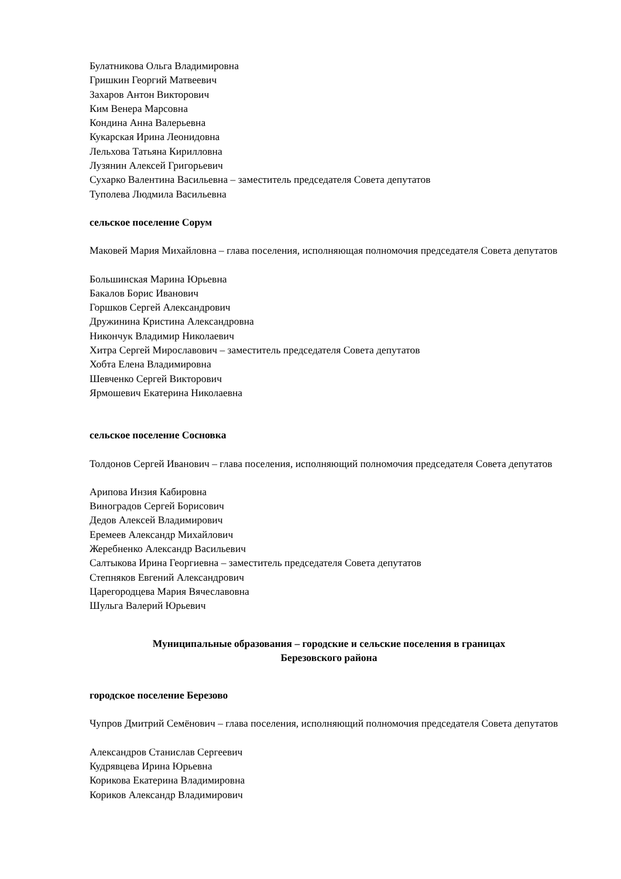Булатникова Ольга Владимировна
Гришкин Георгий Матвеевич
Захаров Антон Викторович
Ким Венера Марсовна
Кондина Анна Валерьевна
Кукарская Ирина Леонидовна
Лельхова Татьяна Кирилловна
Лузянин Алексей Григорьевич
Сухарко Валентина Васильевна – заместитель председателя Совета депутатов
Туполева Людмила Васильевна
сельское поселение Сорум
Маковей Мария Михайловна – глава поселения, исполняющая полномочия председателя Совета депутатов
Большинская Марина Юрьевна
Бакалов Борис Иванович
Горшков Сергей Александрович
Дружинина Кристина Александровна
Никончук Владимир Николаевич
Хитра Сергей Мирославович – заместитель председателя Совета депутатов
Хобта Елена Владимировна
Шевченко Сергей Викторович
Ярмошевич Екатерина Николаевна
сельское поселение Сосновка
Толдонов Сергей Иванович – глава поселения, исполняющий полномочия председателя Совета депутатов
Арипова Инзия Кабировна
Виноградов Сергей Борисович
Дедов Алексей Владимирович
Еремеев Александр Михайлович
Жеребненко Александр Васильевич
Салтыкова Ирина Георгиевна – заместитель председателя Совета депутатов
Степняков Евгений Александрович
Царегородцева Мария Вячеславовна
Шульга Валерий Юрьевич
Муниципальные образования – городские и сельские поселения в границах
Березовского района
городское поселение Березово
Чупров Дмитрий Семёнович – глава поселения, исполняющий полномочия председателя Совета депутатов
Александров Станислав Сергеевич
Кудрявцева Ирина Юрьевна
Корикова Екатерина Владимировна
Кориков Александр Владимирович